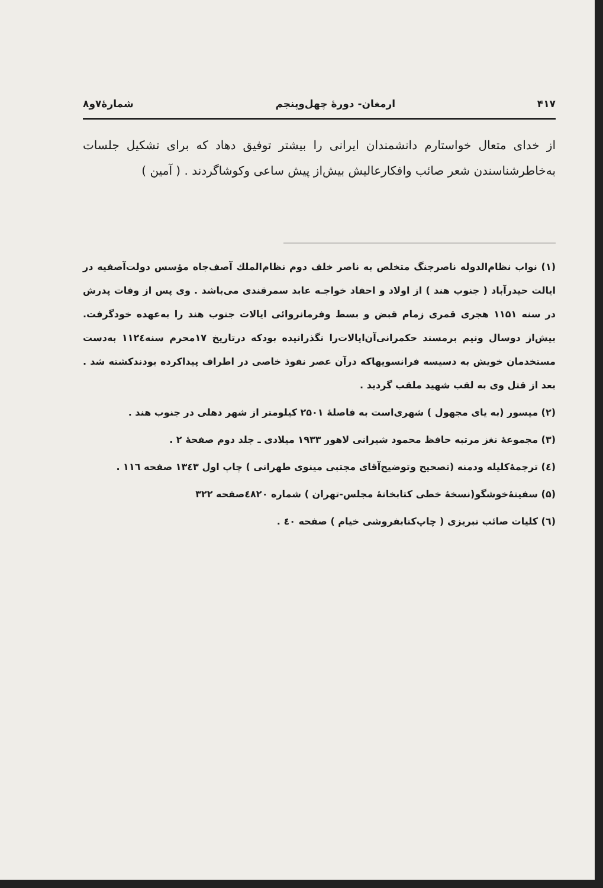۴۱۷ ارمغان- دورهٔ چهل‌وپنجم شمارهٔ۷و۸
از خدای متعال خواستارم دانشمندان ایرانی را بیشتر توفیق دهاد که برای تشکیل جلسات به‌خاطرشناسندن شعر صائب وافکارعالیش بیش‌از پیش ساعی وکوشاگردند . ( آمین )
(۱) نواب نظام‌الدوله ناصرجنگ متخلص به ناصر خلف دوم نظام‌الملك آصف‌جاه مؤسس دولت‌آصفیه در ایالت حیدرآباد ( جنوب هند ) از اولاد و احفاد خواجـه عابد سمرقندی می‌باشد . وی پس از وفات پدرش در سنه ۱۱۵۱ هجری قمری زمام قبض و بسط وفرمانروائی ایالات جنوب هند را به‌عهده خودگرفت. بیش‌از دوسال ونیم برمسند حکمرانی‌آن‌ایالات‌را نگذرانیده بودکه درتاریخ ۱۷محرم سنه۱۱۲٤ به‌دست مستخدمان خویش به دسیسه فرانسویهاکه درآن عصر نفوذ خاصی در اطراف پیداکرده بودندکشته شد . بعد از قتل وی به لقب شهید ملقب گردید .
(۲) میسور (به یای مجهول ) شهری‌است به فاصلهٔ ۲۵۰۱ کیلومتر از شهر دهلی در جنوب هند .
(۳) مجموعهٔ نغز مرتبه حافظ محمود شیرانی لاهور ۱۹۳۳ میلادی ـ جلد دوم صفحهٔ ۲ .
(٤) ترجمهٔ‌کلیله ودمنه (تصحیح وتوضیح‌آقای مجتبی مینوی طهرانی ) چاپ اول ۱۳٤۳ صفحه ۱۱٦ .
(۵) سفینهٔ‌خوشگو(نسخهٔ خطی کتابخانهٔ مجلس-تهران ) شماره ٤۸۲۰صفحه ۳۲۲
(٦) کلیات صائب تبریزی ( چاپ‌کتابفروشی خیام ) صفحه ٤۰ .